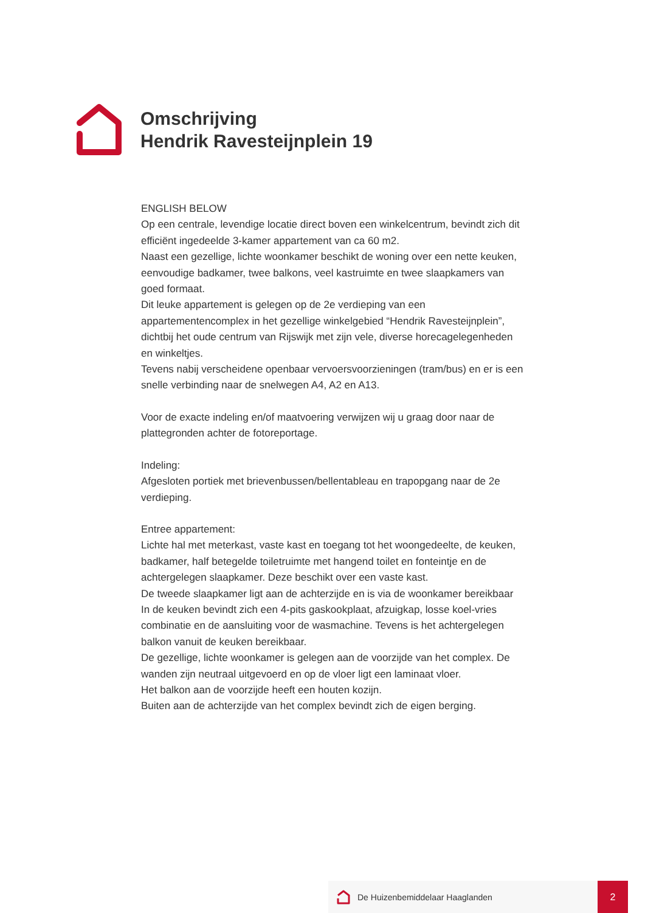Omschrijving
Hendrik Ravesteijnplein 19
ENGLISH BELOW
Op een centrale, levendige locatie direct boven een winkelcentrum, bevindt zich dit efficiënt ingedeelde 3-kamer appartement van ca 60 m2.
Naast een gezellige, lichte woonkamer beschikt de woning over een nette keuken, eenvoudige badkamer, twee balkons, veel kastruimte en twee slaapkamers van goed formaat.
Dit leuke appartement is gelegen op de 2e verdieping van een appartementencomplex in het gezellige winkelgebied “Hendrik Ravesteijnplein”, dichtbij het oude centrum van Rijswijk met zijn vele, diverse horecagelegenheden en winkeltjes.
Tevens nabij verscheidene openbaar vervoersvoorzieningen (tram/bus) en er is een snelle verbinding naar de snelwegen A4, A2 en A13.
Voor de exacte indeling en/of maatvoering verwijzen wij u graag door naar de plattegronden achter de fotoreportage.
Indeling:
Afgesloten portiek met brievenbussen/bellentableau en trapopgang naar de 2e verdieping.
Entree appartement:
Lichte hal met meterkast, vaste kast en toegang tot het woongedeelte, de keuken, badkamer, half betegelde toiletruimte met hangend toilet en fonteintje en de achtergelegen slaapkamer. Deze beschikt over een vaste kast.
De tweede slaapkamer ligt aan de achterzijde en is via de woonkamer bereikbaar
In de keuken bevindt zich een 4-pits gaskookplaat, afzuigkap, losse koel-vries combinatie en de aansluiting voor de wasmachine. Tevens is het achtergelegen balkon vanuit de keuken bereikbaar.
De gezellige, lichte woonkamer is gelegen aan de voorzijde van het complex. De wanden zijn neutraal uitgevoerd en op de vloer ligt een laminaat vloer.
Het balkon aan de voorzijde heeft een houten kozijn.
Buiten aan de achterzijde van het complex bevindt zich de eigen berging.
De Huizenbemiddelaar Haaglanden 2